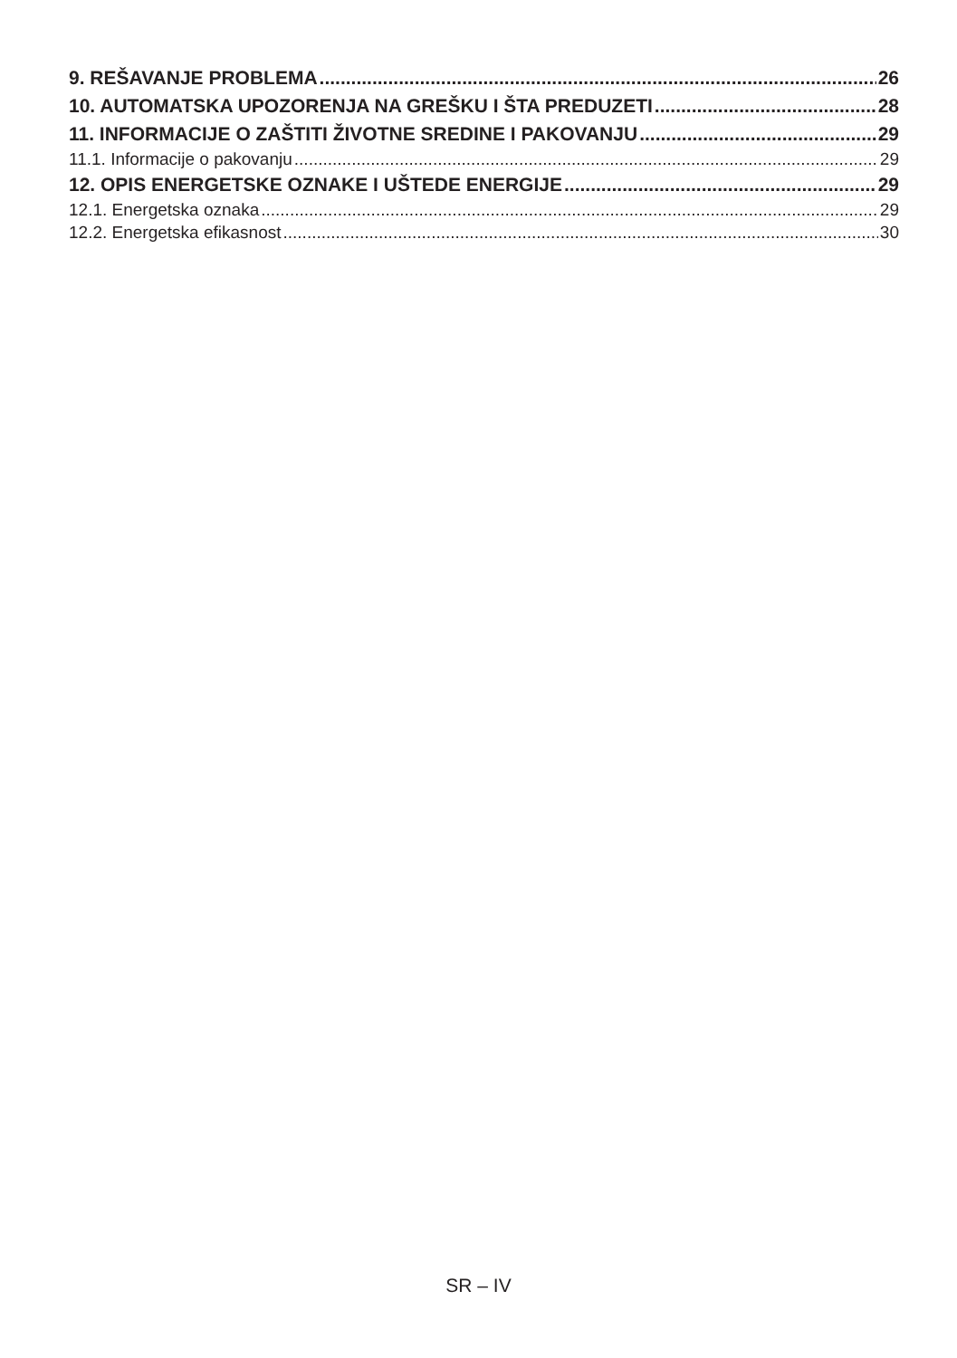9. REŠAVANJE PROBLEMA 26
10. AUTOMATSKA UPOZORENJA NA GREŠKU I ŠTA PREDUZETI 28
11. INFORMACIJE O ZAŠTITI ŽIVOTNE SREDINE I PAKOVANJU 29
11.1. Informacije o pakovanju 29
12. OPIS ENERGETSKE OZNAKE I UŠTEDE ENERGIJE 29
12.1. Energetska oznaka 29
12.2. Energetska efikasnost 30
SR – IV